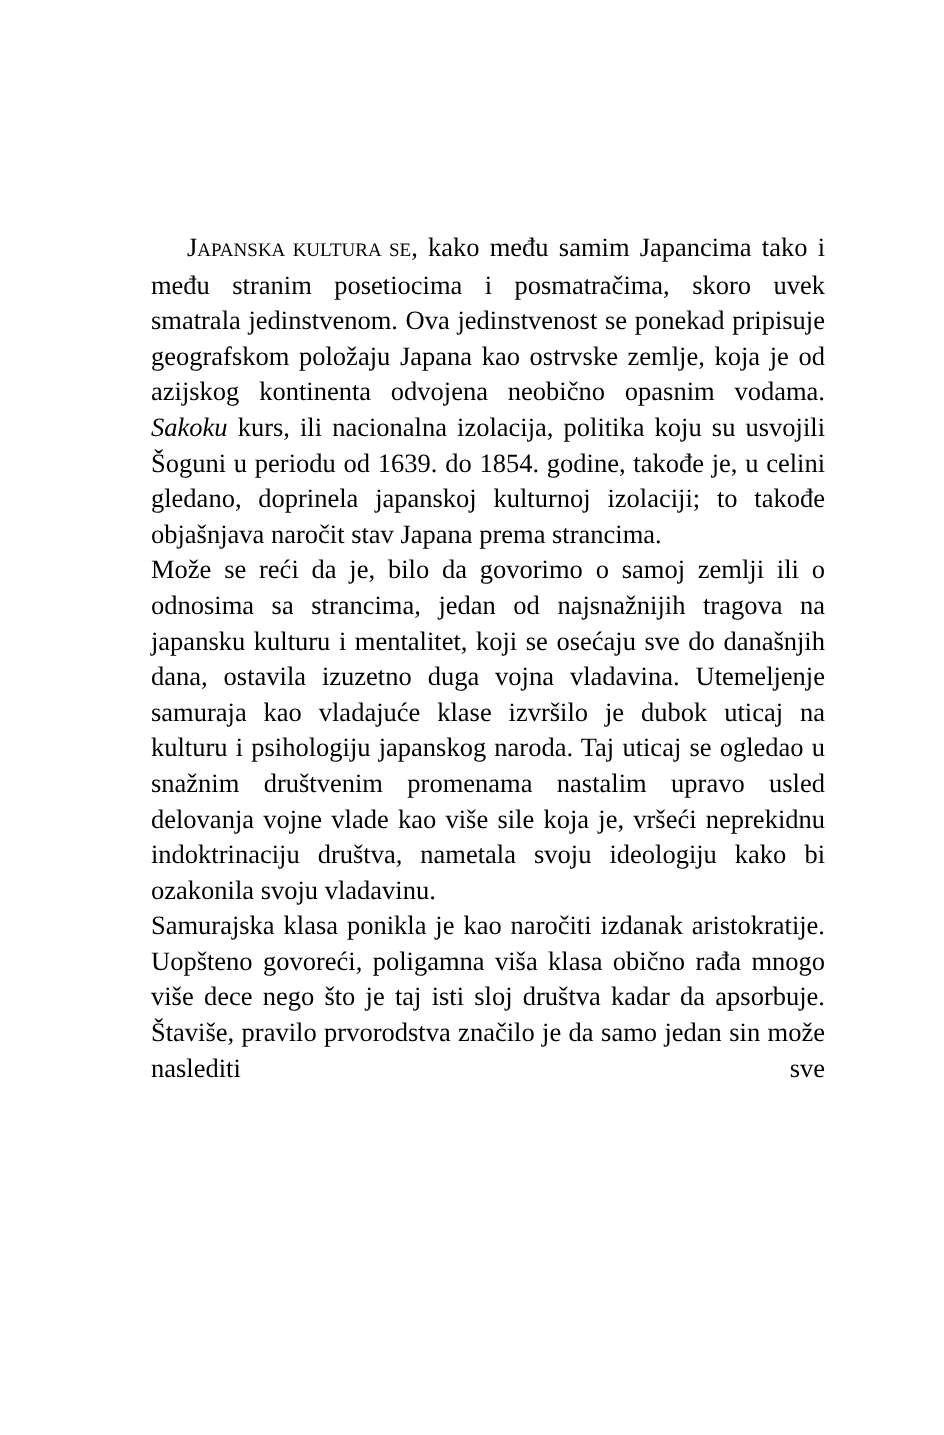JAPANSKA KULTURA SE, kako među samim Japancima tako i među stranim posetiocima i posmatračima, skoro uvek smatrala jedinstvenom. Ova jedinstvenost se ponekad pripisuje geografskom položaju Japana kao ostrvske zemlje, koja je od azijskog kontinenta odvojena neobično opasnim vodama. Sakoku kurs, ili nacionalna izolacija, politika koju su usvojili Šoguni u periodu od 1639. do 1854. godine, takođe je, u celini gledano, doprinela japanskoj kulturnoj izolaciji; to takođe objašnjava naročit stav Japana prema strancima.
Može se reći da je, bilo da govorimo o samoj zemlji ili o odnosima sa strancima, jedan od najsnažnijih tragova na japansku kulturu i mentalitet, koji se osećaju sve do današnjih dana, ostavila izuzetno duga vojna vladavina. Utemeljenje samuraja kao vladajuće klase izvršilo je dubok uticaj na kulturu i psihologiju japanskog naroda. Taj uticaj se ogledao u snažnim društvenim promenama nastalim upravo usled delovanja vojne vlade kao više sile koja je, vršeći neprekidnu indoktrinaciju društva, nametala svoju ideologiju kako bi ozakonila svoju vladavinu.
Samurajska klasa ponikla je kao naročiti izdanak aristokratije. Uopšteno govoreći, poligamna viša klasa obično rađa mnogo više dece nego što je taj isti sloj društva kadar da apsorbuje. Štaviše, pravilo prvorodstva značilo je da samo jedan sin može naslediti sve